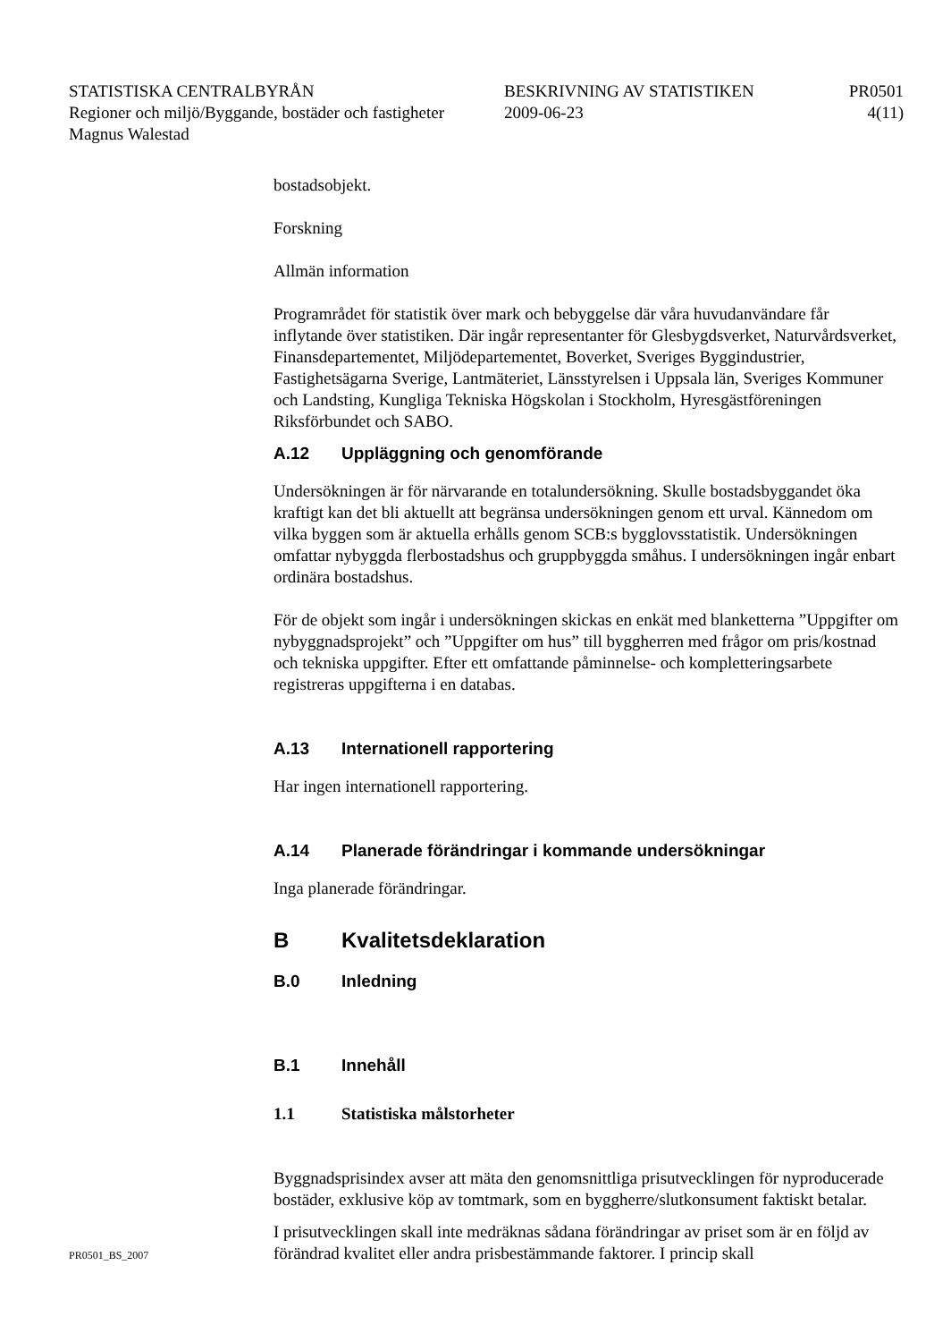STATISTISKA CENTRALBYRÅN BESKRIVNING AV STATISTIKEN PR0501
Regioner och miljö/Byggande, bostäder och fastigheter 2009-06-23 4(11)
Magnus Walestad
bostadsobjekt.
Forskning
Allmän information
Programrådet för statistik över mark och bebyggelse där våra huvudanvändare får inflytande över statistiken. Där ingår representanter för Glesbygdsverket, Naturvårdsverket, Finansdepartementet, Miljödepartementet, Boverket, Sveriges Byggindustrier, Fastighetsägarna Sverige, Lantmäteriet, Länsstyrelsen i Uppsala län, Sveriges Kommuner och Landsting, Kungliga Tekniska Högskolan i Stockholm, Hyresgästföreningen Riksförbundet och SABO.
A.12 Uppläggning och genomförande
Undersökningen är för närvarande en totalundersökning. Skulle bostadsbyggan­det öka kraftigt kan det bli aktuellt att begränsa undersökningen genom ett urval. Kännedom om vilka byggen som är aktuella erhålls genom SCB:s bygglovsstati­stik. Undersökningen omfattar nybyggda flerbostadshus och gruppbyggda småhus. I undersökningen ingår enbart ordinära bostadshus.
För de objekt som ingår i undersökningen skickas en enkät med blanketterna ”Uppgifter om nybyggnadsprojekt” och ”Uppgifter om hus” till byggherren med frågor om pris/kostnad och tekniska uppgifter. Efter ett omfattande påminnelse- och kompletteringsarbete registreras uppgifterna i en databas.
A.13 Internationell rapportering
Har ingen internationell rapportering.
A.14 Planerade förändringar i kommande undersökningar
Inga planerade förändringar.
B Kvalitetsdeklaration
B.0 Inledning
B.1 Innehåll
1.1 Statistiska målstorheter
Byggnadsprisindex avser att mäta den genomsnittliga prisutvecklingen för nyproducerade bostäder, exklusive köp av tomtmark, som en byggher­re/slutkonsument faktiskt betalar.
I prisutvecklingen skall inte medräknas sådana förändringar av priset som är en följd av förändrad kvalitet eller andra prisbestämmande faktorer. I princip skall
PR0501_BS_2007